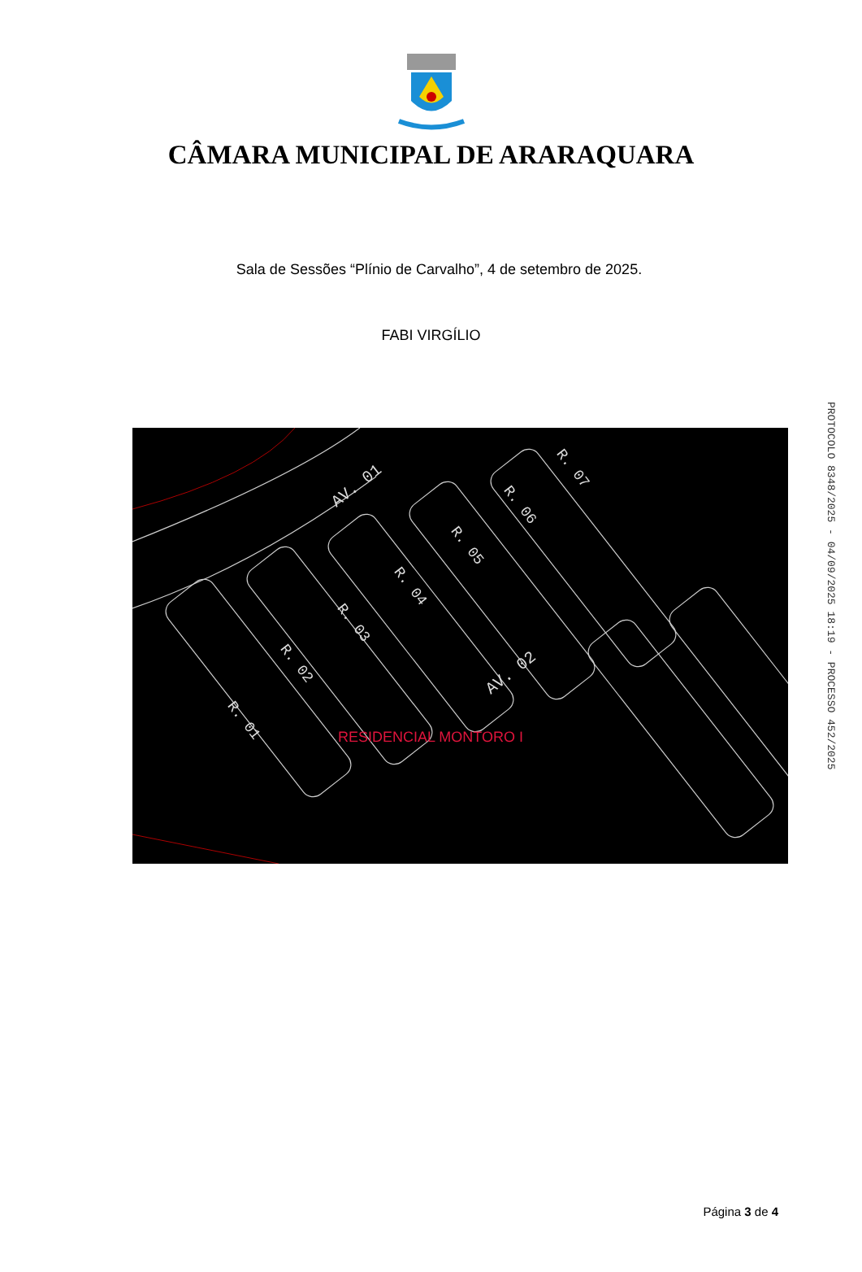CÂMARA MUNICIPAL DE ARARAQUARA
Sala de Sessões “Plínio de Carvalho”, 4 de setembro de 2025.
FABI VIRGÍLIO
RESIDENCIAL MONTORO I
AV. 01
AV. 02
R. 01
R. 02
R. 03
R. 04
R. 05
R. 06
R. 07
PROTOCOLO 8348/2025 - 04/09/2025 18:19 - PROCESSO 452/2025
Página 3 de 4